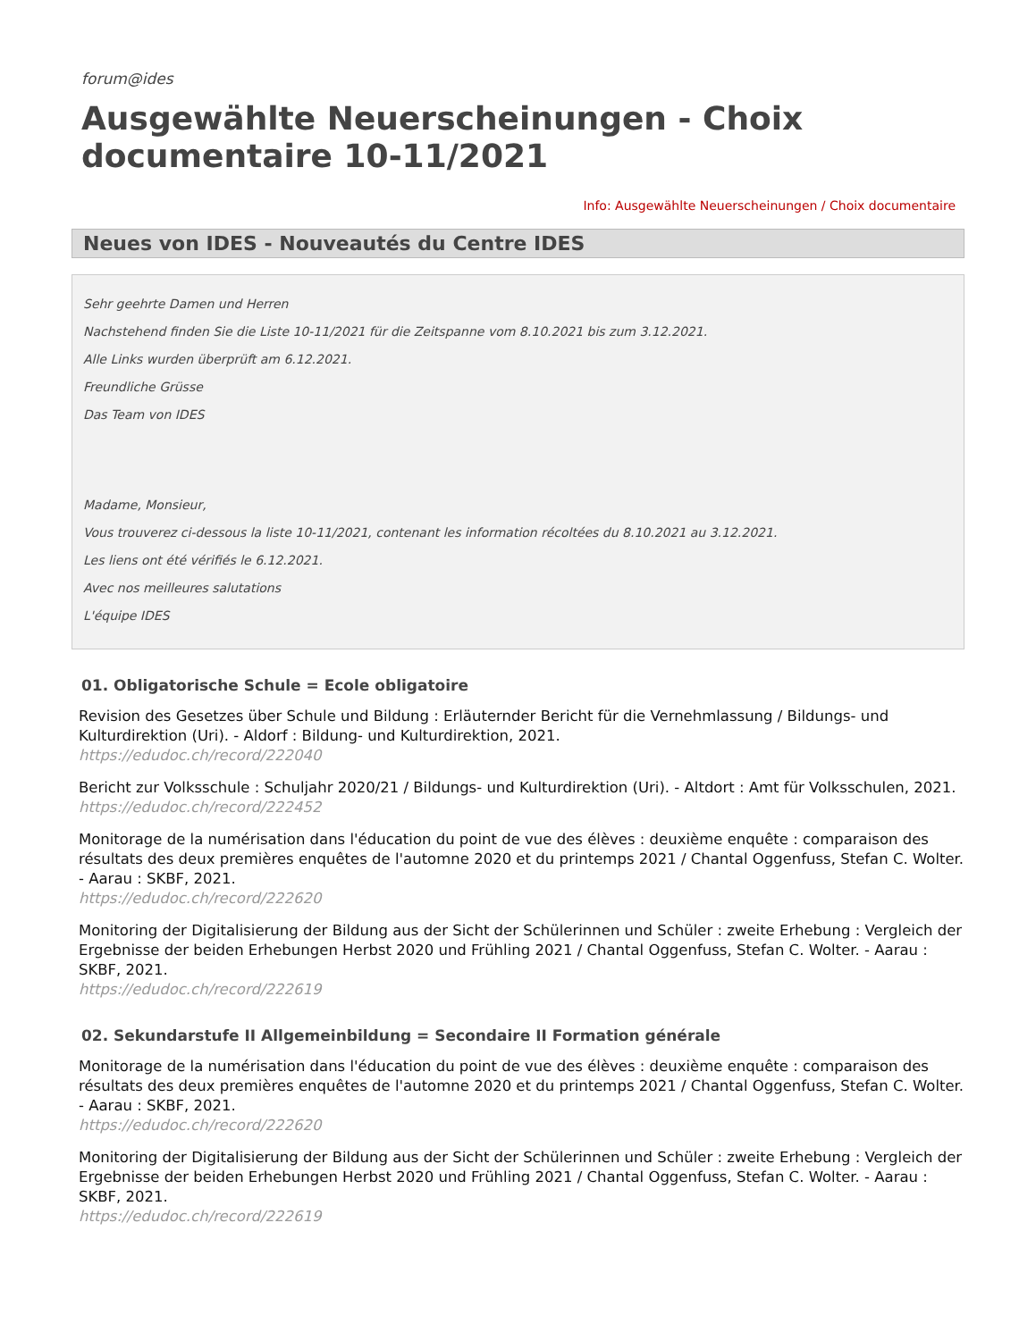forum@ides
Ausgewählte Neuerscheinungen - Choix documentaire 10-11/2021
Info: Ausgewählte Neuerscheinungen / Choix documentaire
Neues von IDES - Nouveautés du Centre IDES
Sehr geehrte Damen und Herren
Nachstehend finden Sie die Liste 10-11/2021 für die Zeitspanne vom 8.10.2021 bis zum 3.12.2021.
Alle Links wurden überprüft am 6.12.2021.
Freundliche Grüsse
Das Team von IDES
Madame, Monsieur,
Vous trouverez ci-dessous la liste 10-11/2021, contenant les information récoltées du 8.10.2021 au 3.12.2021.
Les liens ont été vérifiés le 6.12.2021.
Avec nos meilleures salutations
L'équipe IDES
01. Obligatorische Schule = Ecole obligatoire
Revision des Gesetzes über Schule und Bildung : Erläuternder Bericht für die Vernehmlassung / Bildungs- und Kulturdirektion (Uri). - Aldorf : Bildung- und Kulturdirektion, 2021.
https://edudoc.ch/record/222040
Bericht zur Volksschule : Schuljahr 2020/21 / Bildungs- und Kulturdirektion (Uri). - Altdort : Amt für Volksschulen, 2021.
https://edudoc.ch/record/222452
Monitorage de la numérisation dans l'éducation du point de vue des élèves : deuxième enquête : comparaison des résultats des deux premières enquêtes de l'automne 2020 et du printemps 2021 / Chantal Oggenfuss, Stefan C. Wolter. - Aarau : SKBF, 2021.
https://edudoc.ch/record/222620
Monitoring der Digitalisierung der Bildung aus der Sicht der Schülerinnen und Schüler : zweite Erhebung : Vergleich der Ergebnisse der beiden Erhebungen Herbst 2020 und Frühling 2021 / Chantal Oggenfuss, Stefan C. Wolter. - Aarau : SKBF, 2021.
https://edudoc.ch/record/222619
02. Sekundarstufe II Allgemeinbildung = Secondaire II Formation générale
Monitorage de la numérisation dans l'éducation du point de vue des élèves : deuxième enquête : comparaison des résultats des deux premières enquêtes de l'automne 2020 et du printemps 2021 / Chantal Oggenfuss, Stefan C. Wolter. - Aarau : SKBF, 2021.
https://edudoc.ch/record/222620
Monitoring der Digitalisierung der Bildung aus der Sicht der Schülerinnen und Schüler : zweite Erhebung : Vergleich der Ergebnisse der beiden Erhebungen Herbst 2020 und Frühling 2021 / Chantal Oggenfuss, Stefan C. Wolter. - Aarau : SKBF, 2021.
https://edudoc.ch/record/222619